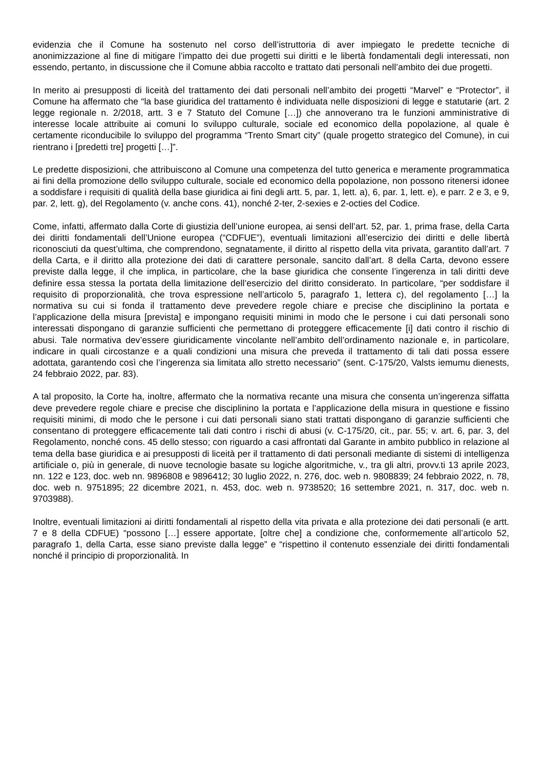evidenzia che il Comune ha sostenuto nel corso dell’istruttoria di aver impiegato le predette tecniche di anonimizzazione al fine di mitigare l’impatto dei due progetti sui diritti e le libertà fondamentali degli interessati, non essendo, pertanto, in discussione che il Comune abbia raccolto e trattato dati personali nell’ambito dei due progetti.
In merito ai presupposti di liceità del trattamento dei dati personali nell’ambito dei progetti “Marvel” e “Protector”, il Comune ha affermato che “la base giuridica del trattamento è individuata nelle disposizioni di legge e statutarie (art. 2 legge regionale n. 2/2018, artt. 3 e 7 Statuto del Comune […]) che annoverano tra le funzioni amministrative di interesse locale attribuite ai comuni lo sviluppo culturale, sociale ed economico della popolazione, al quale è certamente riconducibile lo sviluppo del programma “Trento Smart city” (quale progetto strategico del Comune), in cui rientrano i [predetti tre] progetti […]”.
Le predette disposizioni, che attribuiscono al Comune una competenza del tutto generica e meramente programmatica ai fini della promozione dello sviluppo culturale, sociale ed economico della popolazione, non possono ritenersi idonee a soddisfare i requisiti di qualità della base giuridica ai fini degli artt. 5, par. 1, lett. a), 6, par. 1, lett. e), e parr. 2 e 3, e 9, par. 2, lett. g), del Regolamento (v. anche cons. 41), nonché 2-ter, 2-sexies e 2-octies del Codice.
Come, infatti, affermato dalla Corte di giustizia dell’unione europea, ai sensi dell’art. 52, par. 1, prima frase, della Carta dei diritti fondamentali dell’Unione europea (“CDFUE”), eventuali limitazioni all’esercizio dei diritti e delle libertà riconosciuti da quest’ultima, che comprendono, segnatamente, il diritto al rispetto della vita privata, garantito dall’art. 7 della Carta, e il diritto alla protezione dei dati di carattere personale, sancito dall’art. 8 della Carta, devono essere previste dalla legge, il che implica, in particolare, che la base giuridica che consente l’ingerenza in tali diritti deve definire essa stessa la portata della limitazione dell’esercizio del diritto considerato. In particolare, “per soddisfare il requisito di proporzionalità, che trova espressione nell’articolo 5, paragrafo 1, lettera c), del regolamento […] la normativa su cui si fonda il trattamento deve prevedere regole chiare e precise che disciplinino la portata e l’applicazione della misura [prevista] e impongano requisiti minimi in modo che le persone i cui dati personali sono interessati dispongano di garanzie sufficienti che permettano di proteggere efficacemente [i] dati contro il rischio di abusi. Tale normativa dev’essere giuridicamente vincolante nell’ambito dell’ordinamento nazionale e, in particolare, indicare in quali circostanze e a quali condizioni una misura che preveda il trattamento di tali dati possa essere adottata, garantendo così che l’ingerenza sia limitata allo stretto necessario” (sent. C-175/20, Valsts iemumu dienests, 24 febbraio 2022, par. 83).
A tal proposito, la Corte ha, inoltre, affermato che la normativa recante una misura che consenta un’ingerenza siffatta deve prevedere regole chiare e precise che disciplinino la portata e l’applicazione della misura in questione e fissino requisiti minimi, di modo che le persone i cui dati personali siano stati trattati dispongano di garanzie sufficienti che consentano di proteggere efficacemente tali dati contro i rischi di abusi (v. C-175/20, cit., par. 55; v. art. 6, par. 3, del Regolamento, nonché cons. 45 dello stesso; con riguardo a casi affrontati dal Garante in ambito pubblico in relazione al tema della base giuridica e ai presupposti di liceità per il trattamento di dati personali mediante di sistemi di intelligenza artificiale o, più in generale, di nuove tecnologie basate su logiche algoritmiche, v., tra gli altri, provv.ti 13 aprile 2023, nn. 122 e 123, doc. web nn. 9896808 e 9896412; 30 luglio 2022, n. 276, doc. web n. 9808839; 24 febbraio 2022, n. 78, doc. web n. 9751895; 22 dicembre 2021, n. 453, doc. web n. 9738520; 16 settembre 2021, n. 317, doc. web n. 9703988).
Inoltre, eventuali limitazioni ai diritti fondamentali al rispetto della vita privata e alla protezione dei dati personali (e artt. 7 e 8 della CDFUE) “possono […] essere apportate, [oltre che] a condizione che, conformemente all’articolo 52, paragrafo 1, della Carta, esse siano previste dalla legge” e “rispettino il contenuto essenziale dei diritti fondamentali nonché il principio di proporzionalità. In